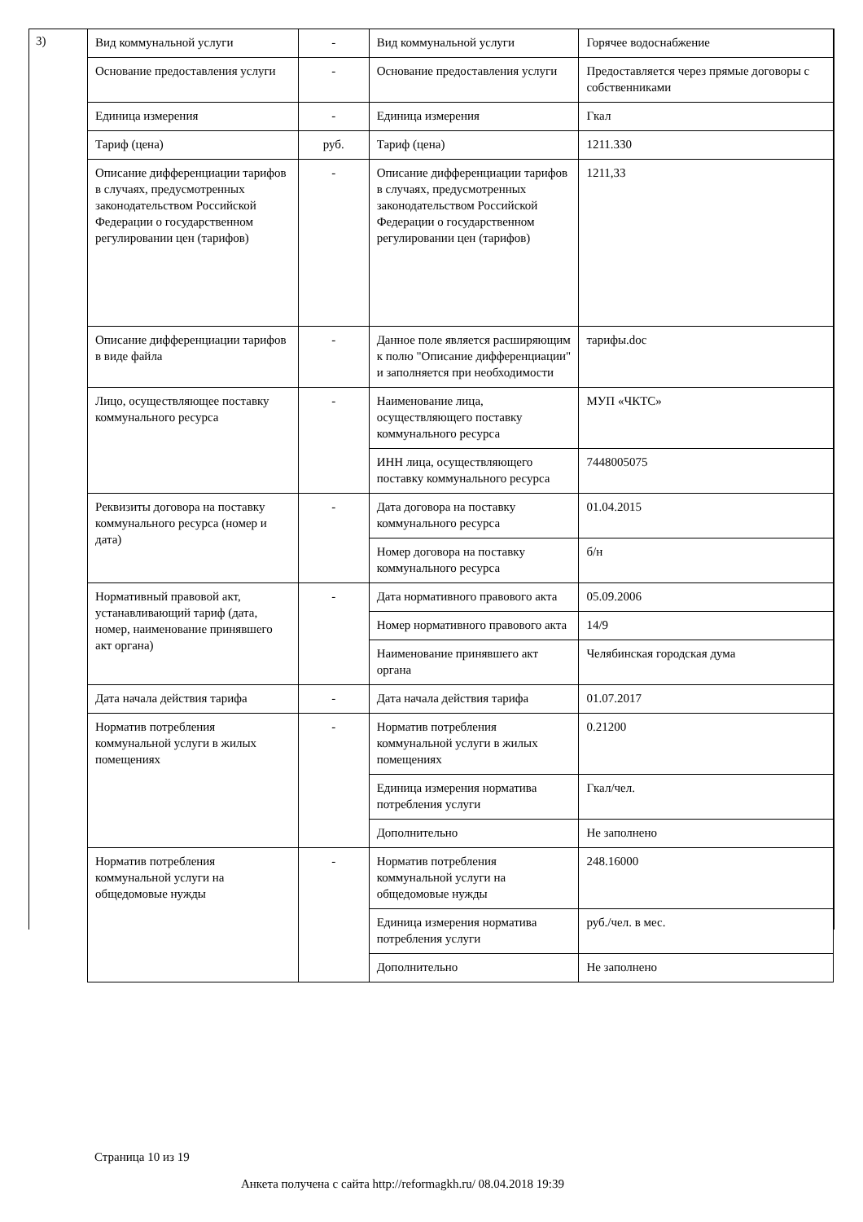3)
| Вид коммунальной услуги | - | Вид коммунальной услуги | Горячее водоснабжение |
| Основание предоставления услуги | - | Основание предоставления услуги | Предоставляется через прямые договоры с собственниками |
| Единица измерения | - | Единица измерения | Гкал |
| Тариф (цена) | руб. | Тариф (цена) | 1211.330 |
| Описание дифференциации тарифов в случаях, предусмотренных законодательством Российской Федерации о государственном регулировании цен (тарифов) | - | Описание дифференциации тарифов в случаях, предусмотренных законодательством Российской Федерации о государственном регулировании цен (тарифов) | 1211,33 |
| Описание дифференциации тарифов в виде файла | - | Данное поле является расширяющим к полю "Описание дифференциации" и заполняется при необходимости | тарифы.doc |
| Лицо, осуществляющее поставку коммунального ресурса | - | Наименование лица, осуществляющего поставку коммунального ресурса | МУП «ЧКТС» |
| | | ИНН лица, осуществляющего поставку коммунального ресурса | 7448005075 |
| Реквизиты договора на поставку коммунального ресурса (номер и дата) | - | Дата договора на поставку коммунального ресурса | 01.04.2015 |
| | | Номер договора на поставку коммунального ресурса | б/н |
| Нормативный правовой акт, устанавливающий тариф (дата, номер, наименование принявшего акт органа) | - | Дата нормативного правового акта | 05.09.2006 |
| | | Номер нормативного правового акта | 14/9 |
| | | Наименование принявшего акт органа | Челябинская городская дума |
| Дата начала действия тарифа | - | Дата начала действия тарифа | 01.07.2017 |
| Норматив потребления коммунальной услуги в жилых помещениях | - | Норматив потребления коммунальной услуги в жилых помещениях | 0.21200 |
| | | Единица измерения норматива потребления услуги | Гкал/чел. |
| | | Дополнительно | Не заполнено |
| Норматив потребления коммунальной услуги на общедомовые нужды | - | Норматив потребления коммунальной услуги на общедомовые нужды | 248.16000 |
| | | Единица измерения норматива потребления услуги | руб./чел. в мес. |
| | | Дополнительно | Не заполнено |
Страница 10 из 19
Анкета получена с сайта http://reformagkh.ru/ 08.04.2018 19:39